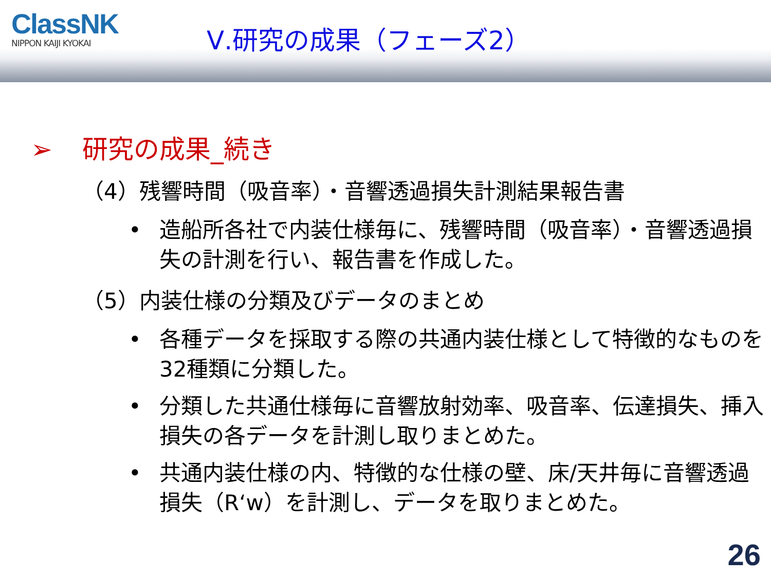ClassNK
NIPPON KAIJI KYOKAI
Ⅴ.研究の成果（フェーズ2）
➢ 研究の成果_続き
（4）残響時間（吸音率）・音響透過損失計測結果報告書
• 造船所各社で内装仕様毎に、残響時間（吸音率）・音響透過損失の計測を行い、報告書を作成した。
（5）内装仕様の分類及びデータのまとめ
• 各種データを採取する際の共通内装仕様として特徴的なものを32種類に分類した。
• 分類した共通仕様毎に音響放射効率、吸音率、伝達損失、挿入損失の各データを計測し取りまとめた。
• 共通内装仕様の内、特徴的な仕様の壁、床/天井毎に音響透過損失（R‘w）を計測し、データを取りまとめた。
26